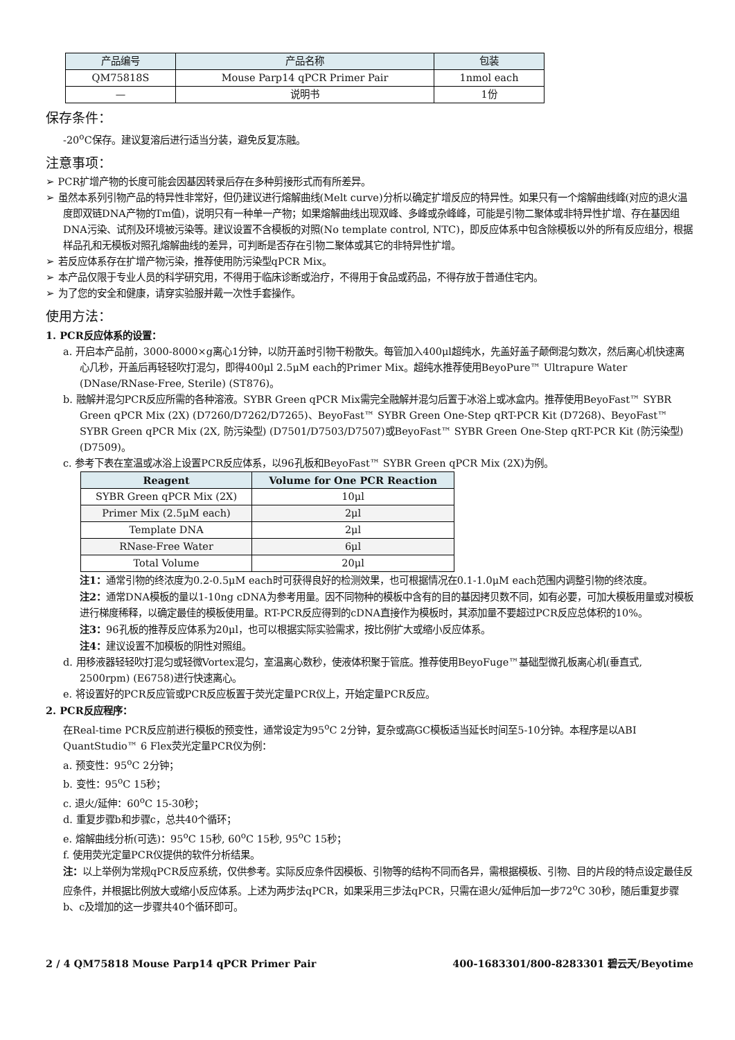| 产品编号 | 产品名称 | 包装 |
| --- | --- | --- |
| QM75818S | Mouse Parp14 qPCR Primer Pair | 1nmol each |
| — | 说明书 | 1份 |
保存条件：
-20<sup>o</sup>C保存。建议复溶后进行适当分装，避免反复冻融。
注意事项：
➢ PCR扩增产物的长度可能会因基因转录后存在多种剪接形式而有所差异。
➢ 虽然本系列引物产品的特异性非常好，但仍建议进行熔解曲线(Melt curve)分析以确定扩增反应的特异性。如果只有一个熔解曲线峰(对应的退火温度即双链DNA产物的Tm值)，说明只有一种单一产物；如果熔解曲线出现双峰、多峰或杂峰峰，可能是引物二聚体或非特异性扩增、存在基因组DNA污染、试剂及环境被污染等。建议设置不含模板的对照(No template control, NTC)，即反应体系中包含除模板以外的所有反应组分，根据样品孔和无模板对照孔熔解曲线的差异，可判断是否存在引物二聚体或其它的非特异性扩增。
➢ 若反应体系存在扩增产物污染，推荐使用防污染型qPCR Mix。
➢ 本产品仅限于专业人员的科学研究用，不得用于临床诊断或治疗，不得用于食品或药品，不得存放于普通住宅内。
➢ 为了您的安全和健康，请穿实验服并戴一次性手套操作。
使用方法：
1. PCR反应体系的设置：
a. 开启本产品前，3000-8000×g离心1分钟，以防开盖时引物干粉散失。每管加入400μl超纯水，先盖好盖子颠倒混匀数次，然后离心机快速离心几秒，开盖后再轻轻吹打混匀，即得400μl 2.5μM each的Primer Mix。超纯水推荐使用BeyoPure™ Ultrapure Water (DNase/RNase-Free, Sterile) (ST876)。
b. 融解并混匀PCR反应所需的各种溶液。SYBR Green qPCR Mix需完全融解并混匀后置于冰浴上或冰盒内。推荐使用BeyoFast™ SYBR Green qPCR Mix (2X) (D7260/D7262/D7265)、BeyoFast™ SYBR Green One-Step qRT-PCR Kit (D7268)、BeyoFast™ SYBR Green qPCR Mix (2X, 防污染型) (D7501/D7503/D7507)或BeyoFast™ SYBR Green One-Step qRT-PCR Kit (防污染型) (D7509)。
c. 参考下表在室温或冰浴上设置PCR反应体系，以96孔板和BeyoFast™ SYBR Green qPCR Mix (2X)为例。
| Reagent | Volume for One PCR Reaction |
| --- | --- |
| SYBR Green qPCR Mix (2X) | 10μl |
| Primer Mix (2.5μM each) | 2μl |
| Template DNA | 2μl |
| RNase-Free Water | 6μl |
| Total Volume | 20μl |
注1：通常引物的终浓度为0.2-0.5μM each时可获得良好的检测效果，也可根据情况在0.1-1.0μM each范围内调整引物的终浓度。
注2：通常DNA模板的量以1-10ng cDNA为参考用量。因不同物种的模板中含有的目的基因拷贝数不同，如有必要，可加大模板用量或对模板进行梯度稀释，以确定最佳的模板使用量。RT-PCR反应得到的cDNA直接作为模板时，其添加量不要超过PCR反应总体积的10%。
注3：96孔板的推荐反应体系为20μl，也可以根据实际实验需求，按比例扩大或缩小反应体系。
注4：建议设置不加模板的阴性对照组。
d. 用移液器轻轻吹打混匀或轻微Vortex混匀，室温离心数秒，使液体积聚于管底。推荐使用BeyoFuge™基础型微孔板离心机(垂直式, 2500rpm) (E6758)进行快速离心。
e. 将设置好的PCR反应管或PCR反应板置于荧光定量PCR仪上，开始定量PCR反应。
2. PCR反应程序：
在Real-time PCR反应前进行模板的预变性，通常设定为95<sup>o</sup>C 2分钟，复杂或高GC模板适当延长时间至5-10分钟。本程序是以ABI QuantStudio™ 6 Flex荧光定量PCR仪为例：
a. 预变性：95<sup>o</sup>C 2分钟；
b. 变性：95<sup>o</sup>C 15秒；
c. 退火/延伸：60<sup>o</sup>C 15-30秒；
d. 重复步骤b和步骤c，总共40个循环；
e. 熔解曲线分析(可选)：95<sup>o</sup>C 15秒, 60<sup>o</sup>C 15秒, 95<sup>o</sup>C 15秒；
f. 使用荧光定量PCR仪提供的软件分析结果。
注：以上举例为常规qPCR反应系统，仅供参考。实际反应条件因模板、引物等的结构不同而各异，需根据模板、引物、目的片段的特点设定最佳反应条件，并根据比例放大或缩小反应体系。上述为两步法qPCR，如果采用三步法qPCR，只需在退火/延伸后加一步72<sup>o</sup>C 30秒，随后重复步骤b、c及增加的这一步骤共40个循环即可。
2 / 4 QM75818 Mouse Parp14 qPCR Primer Pair 400-1683301/800-8283301 碧云天/Beyotime